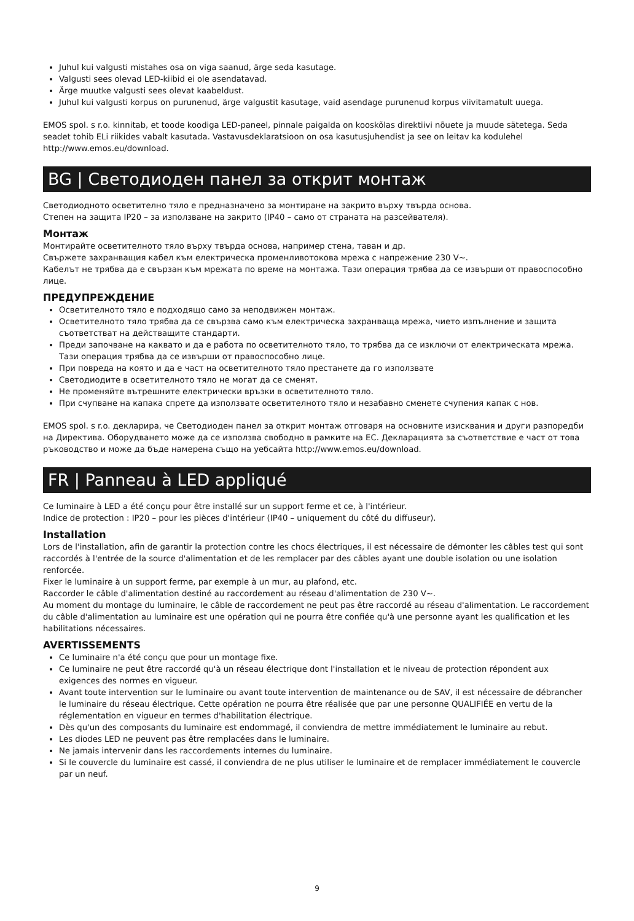Juhul kui valgusti mistahes osa on viga saanud, ärge seda kasutage.
Valgusti sees olevad LED-kiibid ei ole asendatavad.
Ärge muutke valgusti sees olevat kaabeldust.
Juhul kui valgusti korpus on purunenud, ärge valgustit kasutage, vaid asendage purunenud korpus viivitamatult uuega.
EMOS spol. s r.o. kinnitab, et toode koodiga LED-paneel, pinnale paigalda on kooskõlas direktiivi nõuete ja muude sätetega. Seda seadet tohib ELi riikides vabalt kasutada. Vastavusdeklaratsioon on osa kasutusjuhendist ja see on leitav ka kodulehel http://www.emos.eu/download.
BG | Светодиоден панел за открит монтаж
Светодиодното осветително тяло е предназначено за монтиране на закрито върху твърда основа.
Степен на защита IP20 – за използване на закрито (IP40 – само от страната на разсейвателя).
Монтаж
Монтирайте осветителното тяло върху твърда основа, например стена, таван и др.
Свържете захранващия кабел към електрическа променливотокова мрежа с напрежение 230 V~.
Кабелът не трябва да е свързан към мрежата по време на монтажа. Тази операция трябва да се извърши от правоспособно лице.
ПРЕДУПРЕЖДЕНИЕ
Осветителното тяло е подходящо само за неподвижен монтаж.
Осветителното тяло трябва да се свързва само към електрическа захранваща мрежа, чието изпълнение и защита съответстват на действащите стандарти.
Преди започване на каквато и да е работа по осветителното тяло, то трябва да се изключи от електрическата мрежа. Тази операция трябва да се извърши от правоспособно лице.
При повреда на която и да е част на осветителното тяло престанете да го използвате
Светодиодите в осветителното тяло не могат да се сменят.
Не променяйте вътрешните електрически връзки в осветителното тяло.
При счупване на капака спрете да използвате осветителното тяло и незабавно сменете счупения капак с нов.
EMOS spol. s r.o. декларира, че Светодиоден панел за открит монтаж отговаря на основните изисквания и други разпоредби на Директива. Оборудването може да се използва свободно в рамките на ЕС. Декларацията за съответствие е част от това ръководство и може да бъде намерена също на уебсайта http://www.emos.eu/download.
FR | Panneau à LED appliqué
Ce luminaire à LED a été conçu pour être installé sur un support ferme et ce, à l'intérieur.
Indice de protection : IP20 – pour les pièces d'intérieur (IP40 – uniquement du côté du diffuseur).
Installation
Lors de l'installation, afin de garantir la protection contre les chocs électriques, il est nécessaire de démonter les câbles test qui sont raccordés à l'entrée de la source d'alimentation et de les remplacer par des câbles ayant une double isolation ou une isolation renforcée.
Fixer le luminaire à un support ferme, par exemple à un mur, au plafond, etc.
Raccorder le câble d'alimentation destiné au raccordement au réseau d'alimentation de 230 V~.
Au moment du montage du luminaire, le câble de raccordement ne peut pas être raccordé au réseau d'alimentation. Le raccordement du câble d'alimentation au luminaire est une opération qui ne pourra être confiée qu'à une personne ayant les qualification et les habilitations nécessaires.
AVERTISSEMENTS
Ce luminaire n'a été conçu que pour un montage fixe.
Ce luminaire ne peut être raccordé qu'à un réseau électrique dont l'installation et le niveau de protection répondent aux exigences des normes en vigueur.
Avant toute intervention sur le luminaire ou avant toute intervention de maintenance ou de SAV, il est nécessaire de débrancher le luminaire du réseau électrique. Cette opération ne pourra être réalisée que par une personne QUALIFIÉE en vertu de la réglementation en vigueur en termes d'habilitation électrique.
Dès qu'un des composants du luminaire est endommagé, il conviendra de mettre immédiatement le luminaire au rebut.
Les diodes LED ne peuvent pas être remplacées dans le luminaire.
Ne jamais intervenir dans les raccordements internes du luminaire.
Si le couvercle du luminaire est cassé, il conviendra de ne plus utiliser le luminaire et de remplacer immédiatement le couvercle par un neuf.
9